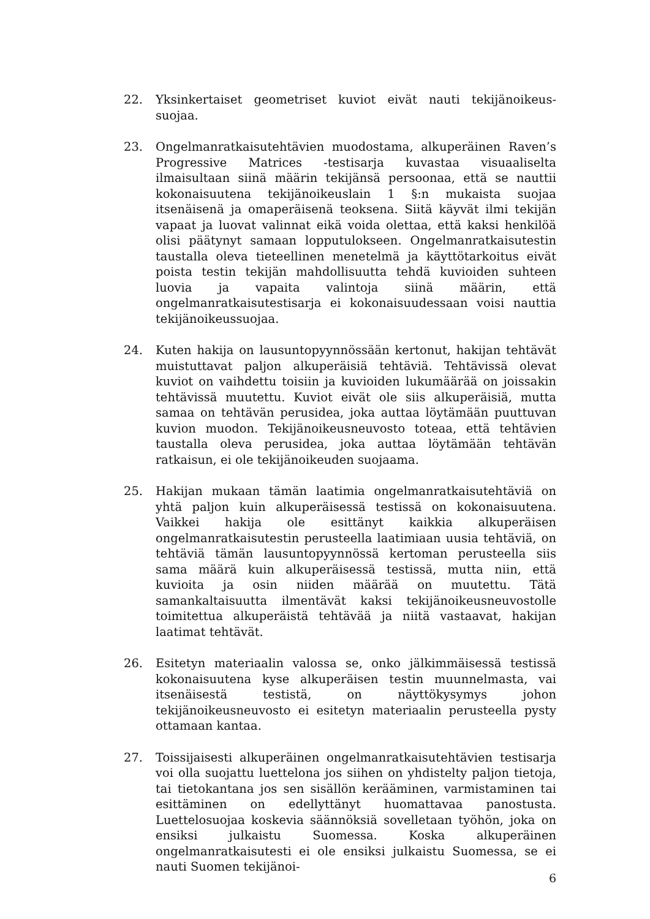22. Yksinkertaiset geometriset kuviot eivät nauti tekijänoikeus-suojaa.
23. Ongelmanratkaisutehtävien muodostama, alkuperäinen Raven’s Progressive Matrices -testisarja kuvastaa visuaaliselta ilmaisultaan siinä määrin tekijänsä persoonaa, että se nauttii kokonaisuutena tekijänoikeuslain 1 §:n mukaista suojaa itsenäisenä ja omaperäisenä teoksena. Siitä käyvät ilmi tekijän vapaat ja luovat valinnat eikä voida olettaa, että kaksi henkilöä olisi päätynyt samaan lopputulokseen. Ongelmanratkaisutestin taustalla oleva tieteellinen menetelmä ja käyttötarkoitus eivät poista testin tekijän mahdollisuutta tehdä kuvioiden suhteen luovia ja vapaita valintoja siinä määrin, että ongelmanratkaisutestisarja ei kokonaisuudessaan voisi nauttia tekijänoikeussuojaa.
24. Kuten hakija on lausuntopyynnössään kertonut, hakijan tehtävät muistuttavat paljon alkuperäisiä tehtäviä. Tehtävissä olevat kuviot on vaihdettu toisiin ja kuvioiden lukumäärää on joissakin tehtävissä muutettu. Kuviot eivät ole siis alkuperäisiä, mutta samaa on tehtävän perusidea, joka auttaa löytämään puuttuvan kuvion muodon. Tekijänoikeusneuvosto toteaa, että tehtävien taustalla oleva perusidea, joka auttaa löytämään tehtävän ratkaisun, ei ole tekijänoikeuden suojaama.
25. Hakijan mukaan tämän laatimia ongelmanratkaisutehtäviä on yhtä paljon kuin alkuperäisessä testissä on kokonaisuutena. Vaikkei hakija ole esittänyt kaikkia alkuperäisen ongelmanratkaisutestin perusteella laatimiaan uusia tehtäviä, on tehtäviä tämän lausuntopyynnössä kertoman perusteella siis sama määrä kuin alkuperäisessä testissä, mutta niin, että kuvioita ja osin niiden määrää on muutettu. Tätä samankaltaisuutta ilmentävät kaksi tekijänoikeusneuvostolle toimitettua alkuperäistä tehtävää ja niitä vastaavat, hakijan laatimat tehtävät.
26. Esitetyn materiaalin valossa se, onko jälkimmäisessä testissä kokonaisuutena kyse alkuperäisen testin muunnelmasta, vai itsenäisestä testistä, on näyttökysymys johon tekijänoikeusneuvosto ei esitetyn materiaalin perusteella pysty ottamaan kantaa.
27. Toissijaisesti alkuperäinen ongelmanratkaisutehtävien testisarja voi olla suojattu luettelona jos siihen on yhdistelty paljon tietoja, tai tietokantana jos sen sisällön kerääminen, varmistaminen tai esittäminen on edellyttänyt huomattavaa panostusta. Luettelosuojaa koskevia säännöksiä sovelletaan työhön, joka on ensiksi julkaistu Suomessa. Koska alkuperäinen ongelmanratkaisutesti ei ole ensiksi julkaistu Suomessa, se ei nauti Suomen tekijänoi-
6